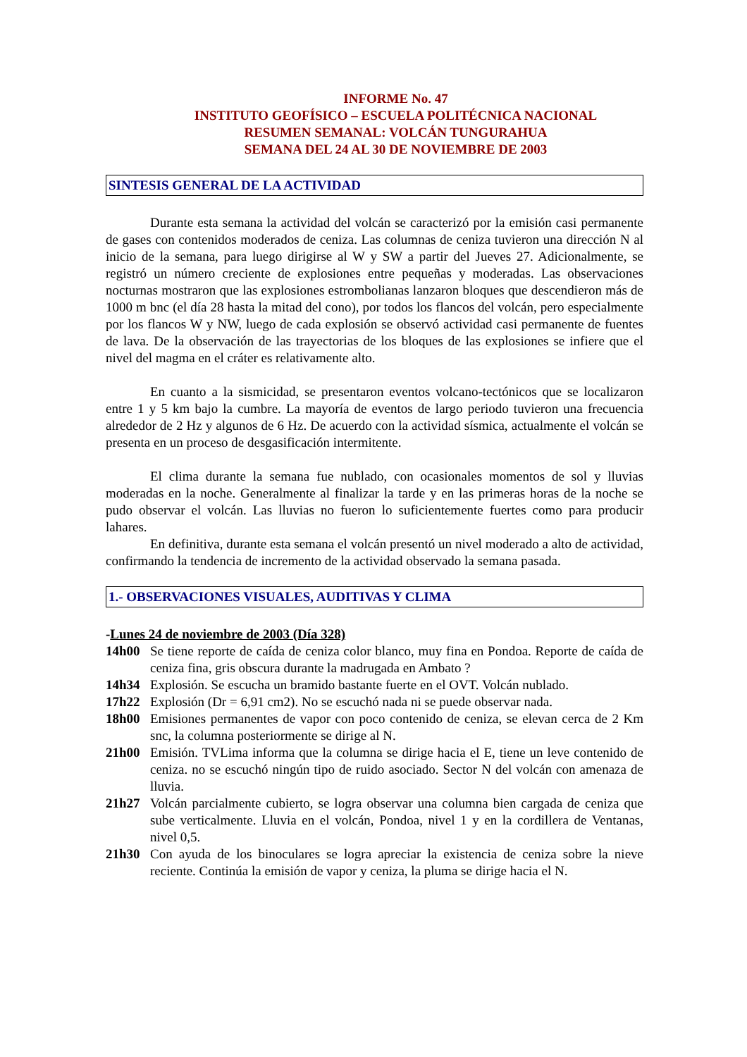INFORME No. 47
INSTITUTO GEOFÍSICO – ESCUELA POLITÉCNICA NACIONAL
RESUMEN SEMANAL: VOLCÁN TUNGURAHUA
SEMANA DEL 24 AL 30 DE NOVIEMBRE DE 2003
SINTESIS GENERAL DE LA ACTIVIDAD
Durante esta semana la actividad del volcán se caracterizó por la emisión casi permanente de gases con contenidos moderados de ceniza. Las columnas de ceniza tuvieron una dirección N al inicio de la semana, para luego dirigirse al W y SW a partir del Jueves 27. Adicionalmente, se registró un número creciente de explosiones entre pequeñas y moderadas. Las observaciones nocturnas mostraron que las explosiones estrombolianas lanzaron bloques que descendieron más de 1000 m bnc (el día 28 hasta la mitad del cono), por todos los flancos del volcán, pero especialmente por los flancos W y NW, luego de cada explosión se observó actividad casi permanente de fuentes de lava. De la observación de las trayectorias de los bloques de las explosiones se infiere que el nivel del magma en el cráter es relativamente alto.
En cuanto a la sismicidad, se presentaron eventos volcano-tectónicos que se localizaron entre 1 y 5 km bajo la cumbre. La mayoría de eventos de largo periodo tuvieron una frecuencia alrededor de 2 Hz y algunos de 6 Hz. De acuerdo con la actividad sísmica, actualmente el volcán se presenta en un proceso de desgasificación intermitente.
El clima durante la semana fue nublado, con ocasionales momentos de sol y lluvias moderadas en la noche. Generalmente al finalizar la tarde y en las primeras horas de la noche se pudo observar el volcán. Las lluvias no fueron lo suficientemente fuertes como para producir lahares.
En definitiva, durante esta semana el volcán presentó un nivel moderado a alto de actividad, confirmando la tendencia de incremento de la actividad observado la semana pasada.
1.- OBSERVACIONES VISUALES, AUDITIVAS Y CLIMA
-Lunes 24 de noviembre de 2003 (Día 328)
14h00 Se tiene reporte de caída de ceniza color blanco, muy fina en Pondoa. Reporte de caída de ceniza fina, gris obscura durante la madrugada en Ambato ?
14h34 Explosión. Se escucha un bramido bastante fuerte en el OVT. Volcán nublado.
17h22 Explosión (Dr = 6,91 cm2). No se escuchó nada ni se puede observar nada.
18h00 Emisiones permanentes de vapor con poco contenido de ceniza, se elevan cerca de 2 Km snc, la columna posteriormente se dirige al N.
21h00 Emisión. TVLima informa que la columna se dirige hacia el E, tiene un leve contenido de ceniza. no se escuchó ningún tipo de ruido asociado. Sector N del volcán con amenaza de lluvia.
21h27 Volcán parcialmente cubierto, se logra observar una columna bien cargada de ceniza que sube verticalmente. Lluvia en el volcán, Pondoa, nivel 1 y en la cordillera de Ventanas, nivel 0,5.
21h30 Con ayuda de los binoculares se logra apreciar la existencia de ceniza sobre la nieve reciente. Continúa la emisión de vapor y ceniza, la pluma se dirige hacia el N.